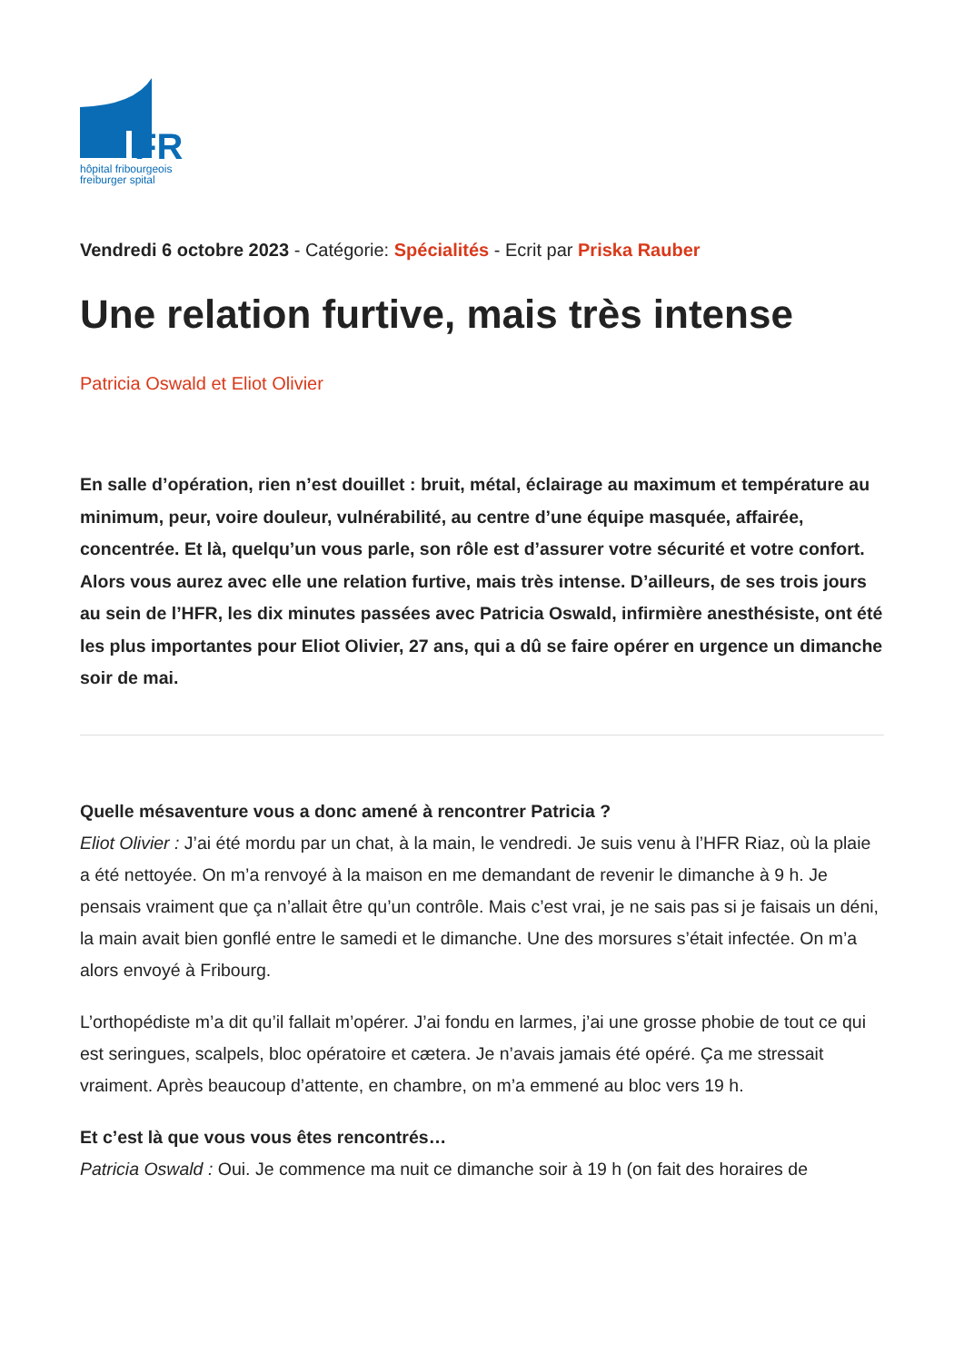FR
hôpital fribourgeois
freiburger spital
Vendredi 6 octobre 2023 - Catégorie: Spécialités - Ecrit par Priska Rauber
Une relation furtive, mais très intense
Patricia Oswald et Eliot Olivier
En salle d’opération, rien n’est douillet : bruit, métal, éclairage au maximum et température au minimum, peur, voire douleur, vulnérabilité, au centre d’une équipe masquée, affairée, concentrée. Et là, quelqu’un vous parle, son rôle est d’assurer votre sécurité et votre confort. Alors vous aurez avec elle une relation furtive, mais très intense. D’ailleurs, de ses trois jours au sein de l’HFR, les dix minutes passées avec Patricia Oswald, infirmière anesthésiste, ont été les plus importantes pour Eliot Olivier, 27 ans, qui a dû se faire opérer en urgence un dimanche soir de mai.
Quelle mésaventure vous a donc amené à rencontrer Patricia ?
Eliot Olivier : J’ai été mordu par un chat, à la main, le vendredi. Je suis venu à l’HFR Riaz, où la plaie a été nettoyée. On m’a renvoyé à la maison en me demandant de revenir le dimanche à 9 h. Je pensais vraiment que ça n’allait être qu’un contrôle. Mais c’est vrai, je ne sais pas si je faisais un déni, la main avait bien gonflé entre le samedi et le dimanche. Une des morsures s’était infectée. On m’a alors envoyé à Fribourg.
L’orthopédiste m’a dit qu’il fallait m’opérer. J’ai fondu en larmes, j’ai une grosse phobie de tout ce qui est seringues, scalpels, bloc opératoire et cætera. Je n’avais jamais été opéré. Ça me stressait vraiment. Après beaucoup d’attente, en chambre, on m’a emmené au bloc vers 19 h.
Et c’est là que vous vous êtes rencontrés…
Patricia Oswald : Oui. Je commence ma nuit ce dimanche soir à 19 h (on fait des horaires de